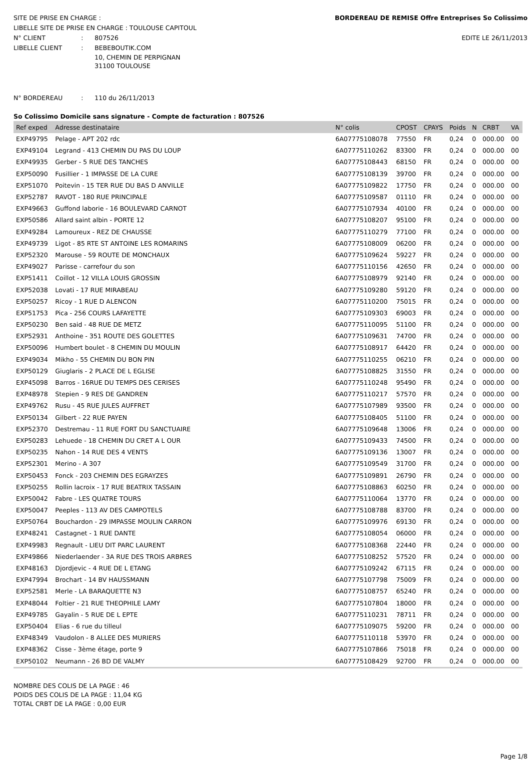SITE DE PRISE EN CHARGE :
LIBELLE SITE DE PRISE EN CHARGE : TOULOUSE CAPITOUL
N° CLIENT: 807526
LIBELLE CLIENT: BEBEBOUTIK.COM
BORDEREAU DE REMISE Offre Entreprises So Colissimo
EDITE LE 26/11/2013
10, CHEMIN DE PERPIGNAN
31100 TOULOUSE
N° BORDEREAU: 110 du 26/11/2013
So Colissimo Domicile sans signature - Compte de facturation : 807526
| Ref exped | Adresse destinataire | N° colis | CPOST | CPAYS | Poids | N | CRBT | VA |
| --- | --- | --- | --- | --- | --- | --- | --- | --- |
| EXP49795 | Pelage - APT 202 rdc | 6A07775108078 | 77550 | FR | 0,24 | 0 | 000.00 | 00 |
| EXP49104 | Legrand - 413 CHEMIN DU PAS DU LOUP | 6A07775110262 | 83300 | FR | 0,24 | 0 | 000.00 | 00 |
| EXP49935 | Gerber - 5 RUE DES TANCHES | 6A07775108443 | 68150 | FR | 0,24 | 0 | 000.00 | 00 |
| EXP50090 | Fusillier - 1 IMPASSE DE LA CURE | 6A07775108139 | 39700 | FR | 0,24 | 0 | 000.00 | 00 |
| EXP51070 | Poitevin - 15 TER RUE DU BAS D ANVILLE | 6A07775109822 | 17750 | FR | 0,24 | 0 | 000.00 | 00 |
| EXP52787 | RAVOT - 180 RUE PRINCIPALE | 6A07775109587 | 01110 | FR | 0,24 | 0 | 000.00 | 00 |
| EXP49663 | Guffond laborie - 16 BOULEVARD CARNOT | 6A07775107934 | 40100 | FR | 0,24 | 0 | 000.00 | 00 |
| EXP50586 | Allard saint albin - PORTE 12 | 6A07775108207 | 95100 | FR | 0,24 | 0 | 000.00 | 00 |
| EXP49284 | Lamoureux - REZ DE CHAUSSE | 6A07775110279 | 77100 | FR | 0,24 | 0 | 000.00 | 00 |
| EXP49739 | Ligot - 85 RTE ST ANTOINE LES ROMARINS | 6A07775108009 | 06200 | FR | 0,24 | 0 | 000.00 | 00 |
| EXP52320 | Marouse - 59 ROUTE DE MONCHAUX | 6A07775109624 | 59227 | FR | 0,24 | 0 | 000.00 | 00 |
| EXP49027 | Parisse - carrefour du son | 6A07775110156 | 42650 | FR | 0,24 | 0 | 000.00 | 00 |
| EXP51411 | Coillot - 12 VILLA LOUIS GROSSIN | 6A07775108979 | 92140 | FR | 0,24 | 0 | 000.00 | 00 |
| EXP52038 | Lovati - 17 RUE MIRABEAU | 6A07775109280 | 59120 | FR | 0,24 | 0 | 000.00 | 00 |
| EXP50257 | Ricoy - 1 RUE D ALENCON | 6A07775110200 | 75015 | FR | 0,24 | 0 | 000.00 | 00 |
| EXP51753 | Pica - 256 COURS LAFAYETTE | 6A07775109303 | 69003 | FR | 0,24 | 0 | 000.00 | 00 |
| EXP50230 | Ben said - 48 RUE DE METZ | 6A07775110095 | 51100 | FR | 0,24 | 0 | 000.00 | 00 |
| EXP52931 | Anthoine - 351 ROUTE DES GOLETTES | 6A07775109631 | 74700 | FR | 0,24 | 0 | 000.00 | 00 |
| EXP50096 | Humbert boulet - 8 CHEMIN DU MOULIN | 6A07775108917 | 64420 | FR | 0,24 | 0 | 000.00 | 00 |
| EXP49034 | Mikho - 55 CHEMIN DU BON PIN | 6A07775110255 | 06210 | FR | 0,24 | 0 | 000.00 | 00 |
| EXP50129 | Giuglaris - 2 PLACE DE L EGLISE | 6A07775108825 | 31550 | FR | 0,24 | 0 | 000.00 | 00 |
| EXP45098 | Barros - 16RUE DU TEMPS DES CERISES | 6A07775110248 | 95490 | FR | 0,24 | 0 | 000.00 | 00 |
| EXP48978 | Stepien - 9 RES DE GANDREN | 6A07775110217 | 57570 | FR | 0,24 | 0 | 000.00 | 00 |
| EXP49762 | Rusu - 45 RUE JULES AUFFRET | 6A07775107989 | 93500 | FR | 0,24 | 0 | 000.00 | 00 |
| EXP50134 | Gilbert - 22 RUE PAYEN | 6A07775108405 | 51100 | FR | 0,24 | 0 | 000.00 | 00 |
| EXP52370 | Destremau - 11 RUE FORT DU SANCTUAIRE | 6A07775109648 | 13006 | FR | 0,24 | 0 | 000.00 | 00 |
| EXP50283 | Lehuede - 18 CHEMIN DU CRET A L OUR | 6A07775109433 | 74500 | FR | 0,24 | 0 | 000.00 | 00 |
| EXP50235 | Nahon - 14 RUE DES 4 VENTS | 6A07775109136 | 13007 | FR | 0,24 | 0 | 000.00 | 00 |
| EXP52301 | Merino - A 307 | 6A07775109549 | 31700 | FR | 0,24 | 0 | 000.00 | 00 |
| EXP50453 | Fonck - 203 CHEMIN DES EGRAYZES | 6A07775109891 | 26790 | FR | 0,24 | 0 | 000.00 | 00 |
| EXP50255 | Rollin lacroix - 17 RUE BEATRIX TASSAIN | 6A07775108863 | 60250 | FR | 0,24 | 0 | 000.00 | 00 |
| EXP50042 | Fabre - LES QUATRE TOURS | 6A07775110064 | 13770 | FR | 0,24 | 0 | 000.00 | 00 |
| EXP50047 | Peeples - 113 AV DES CAMPOTELS | 6A07775108788 | 83700 | FR | 0,24 | 0 | 000.00 | 00 |
| EXP50764 | Bouchardon - 29 IMPASSE MOULIN CARRON | 6A07775109976 | 69130 | FR | 0,24 | 0 | 000.00 | 00 |
| EXP48241 | Castagnet - 1 RUE DANTE | 6A07775108054 | 06000 | FR | 0,24 | 0 | 000.00 | 00 |
| EXP49983 | Regnault - LIEU DIT PARC LAURENT | 6A07775108368 | 22440 | FR | 0,24 | 0 | 000.00 | 00 |
| EXP49866 | Niederlaender - 3A RUE DES TROIS ARBRES | 6A07775108252 | 57520 | FR | 0,24 | 0 | 000.00 | 00 |
| EXP48163 | Djordjevic - 4 RUE DE L ETANG | 6A07775109242 | 67115 | FR | 0,24 | 0 | 000.00 | 00 |
| EXP47994 | Brochart - 14 BV HAUSSMANN | 6A07775107798 | 75009 | FR | 0,24 | 0 | 000.00 | 00 |
| EXP52581 | Merle - LA BARAQUETTE N3 | 6A07775108757 | 65240 | FR | 0,24 | 0 | 000.00 | 00 |
| EXP48044 | Foltier - 21 RUE THEOPHILE LAMY | 6A07775107804 | 18000 | FR | 0,24 | 0 | 000.00 | 00 |
| EXP49785 | Gayalin - 5 RUE DE L EPTE | 6A07775110231 | 78711 | FR | 0,24 | 0 | 000.00 | 00 |
| EXP50404 | Elias - 6 rue du tilleul | 6A07775109075 | 59200 | FR | 0,24 | 0 | 000.00 | 00 |
| EXP48349 | Vaudolon - 8 ALLEE DES MURIERS | 6A07775110118 | 53970 | FR | 0,24 | 0 | 000.00 | 00 |
| EXP48362 | Cisse - 3ème étage, porte 9 | 6A07775107866 | 75018 | FR | 0,24 | 0 | 000.00 | 00 |
| EXP50102 | Neumann - 26 BD DE VALMY | 6A07775108429 | 92700 | FR | 0,24 | 0 | 000.00 | 00 |
NOMBRE DES COLIS DE LA PAGE : 46
POIDS DES COLIS DE LA PAGE : 11,04 KG
TOTAL CRBT DE LA PAGE : 0,00 EUR
Page 1/8